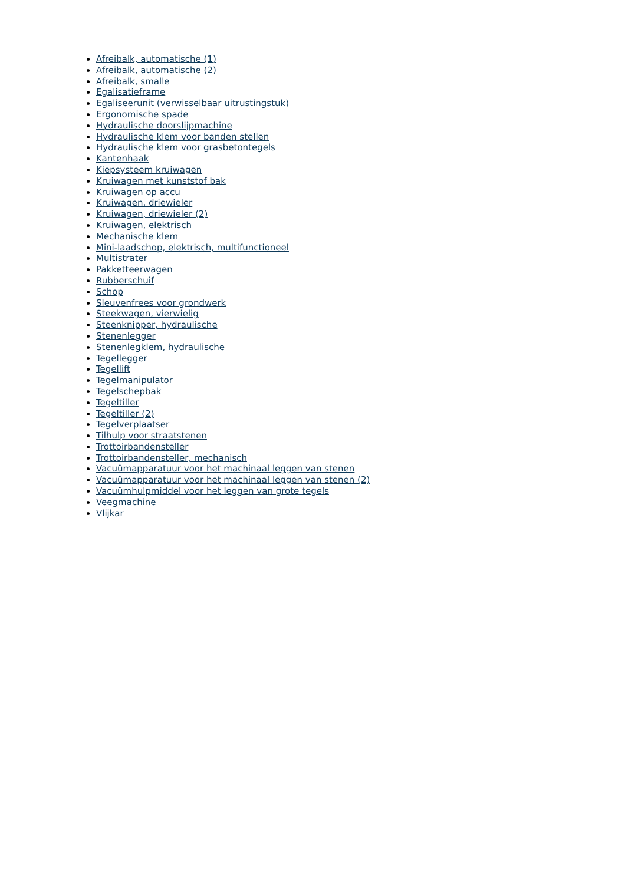Afreibalk, automatische (1)
Afreibalk, automatische (2)
Afreibalk, smalle
Egalisatieframe
Egaliseerunit (verwisselbaar uitrustingstuk)
Ergonomische spade
Hydraulische doorslijpmachine
Hydraulische klem voor banden stellen
Hydraulische klem voor grasbetontegels
Kantenhaak
Kiepsysteem kruiwagen
Kruiwagen met kunststof bak
Kruiwagen op accu
Kruiwagen, driewieler
Kruiwagen, driewieler (2)
Kruiwagen, elektrisch
Mechanische klem
Mini-laadschop, elektrisch, multifunctioneel
Multistrater
Pakketteerwagen
Rubberschuif
Schop
Sleuvenfrees voor grondwerk
Steekwagen, vierwielig
Steenknipper, hydraulische
Stenenlegger
Stenenlegklem, hydraulische
Tegellegger
Tegellift
Tegelmanipulator
Tegelschepbak
Tegeltiller
Tegeltiller (2)
Tegelverplaatser
Tilhulp voor straatstenen
Trottoirbandensteller
Trottoirbandensteller, mechanisch
Vacuümapparatuur voor het machinaal leggen van stenen
Vacuümapparatuur voor het machinaal leggen van stenen (2)
Vacuümhulpmiddel voor het leggen van grote tegels
Veegmachine
Vlijkar